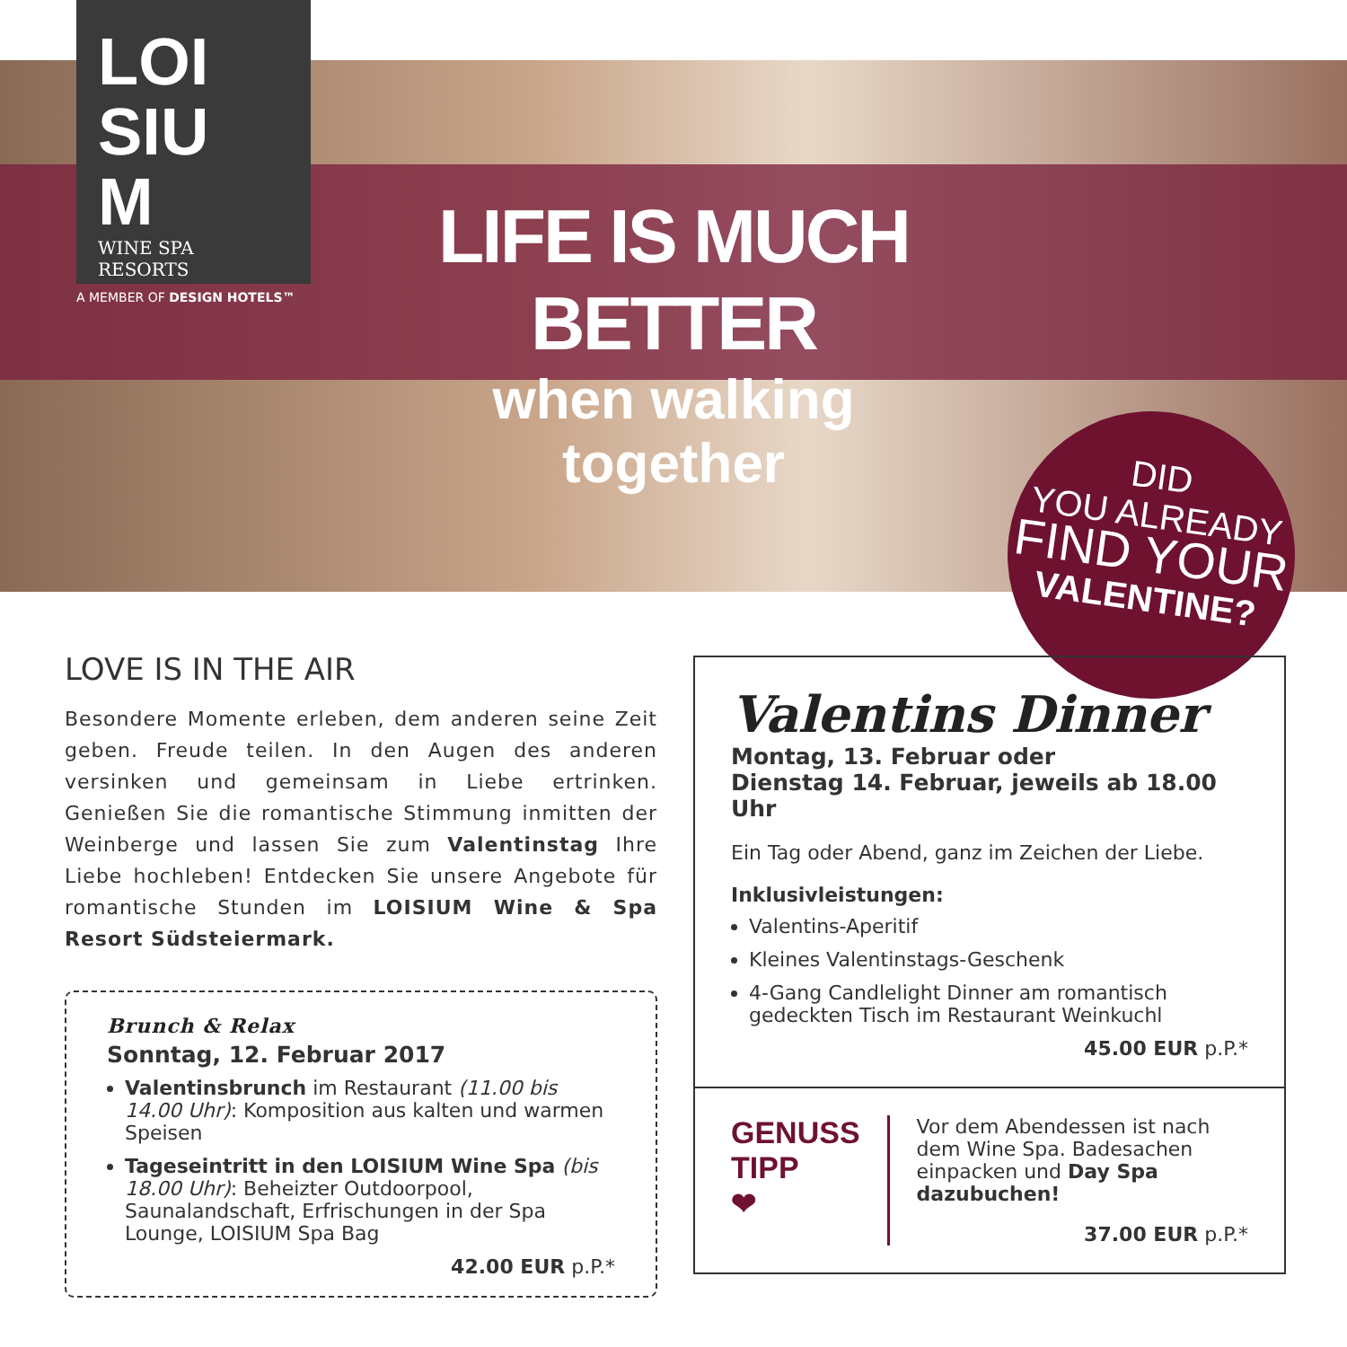LOI
SIU
M
WINE SPA RESORTS
A MEMBER OF DESIGN HOTELS™
LIFE IS MUCH BETTER
when walking together
DID
YOU ALREADY
FIND YOUR
VALENTINE?
LOVE IS IN THE AIR
Besondere Momente erleben, dem anderen seine Zeit geben. Freude teilen. In den Augen des anderen versinken und gemeinsam in Liebe ertrinken. Genießen Sie die romantische Stimmung inmitten der Weinberge und lassen Sie zum Valentinstag Ihre Liebe hochleben! Entdecken Sie unsere Angebote für romantische Stunden im LOISIUM Wine & Spa Resort Südsteiermark.
Brunch & Relax
Sonntag, 12. Februar 2017
Valentinsbrunch im Restaurant (11.00 bis 14.00 Uhr): Komposition aus kalten und warmen Speisen
Tageseintritt in den LOISIUM Wine Spa (bis 18.00 Uhr): Beheizter Outdoorpool, Saunalandschaft, Erfrischungen in der Spa Lounge, LOISIUM Spa Bag
42.00 EUR p.P.*
Valentins Dinner
Montag, 13. Februar oder
Dienstag 14. Februar, jeweils ab 18.00 Uhr
Ein Tag oder Abend, ganz im Zeichen der Liebe.
Inklusivleistungen:
Valentins-Aperitif
Kleines Valentinstags-Geschenk
4-Gang Candlelight Dinner am romantisch gedeckten Tisch im Restaurant Weinkuchl
45.00 EUR p.P.*
GENUSS
TIPP
❤
Vor dem Abendessen ist nach dem Wine Spa. Badesachen einpacken und Day Spa dazubuchen!
37.00 EUR p.P.*